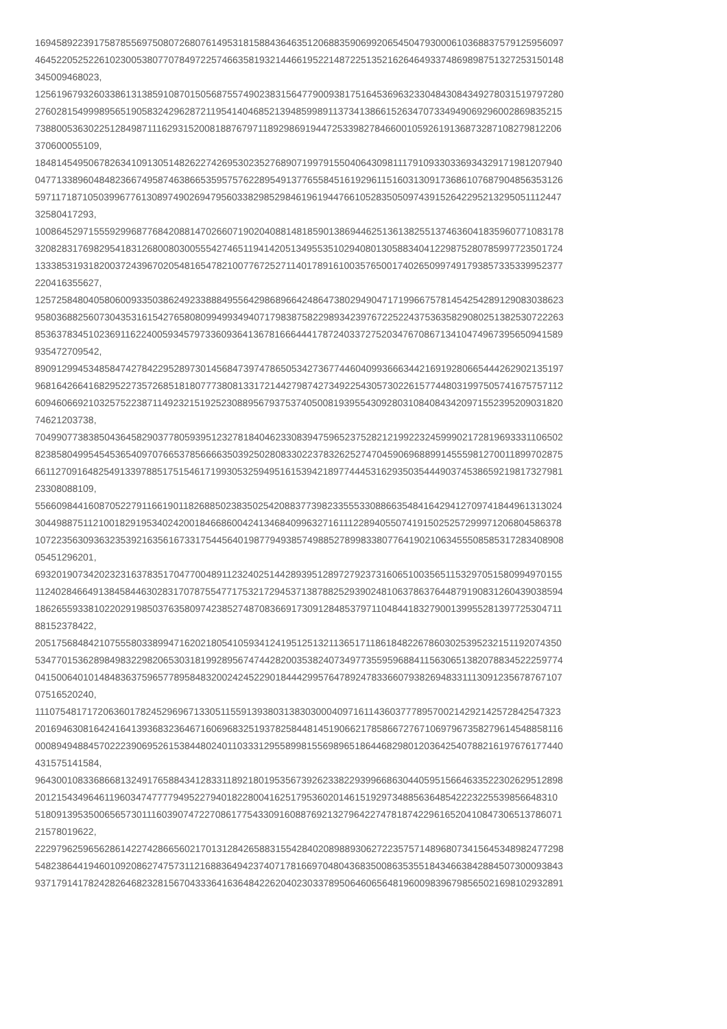1694589223917587855697508072680761495318158843646351206883590699206545047930006103688375791259560​97
4645220525226102300538077078497225746635819321446619522148722513521626464933748698987513272531501​48
345009468023,
12561967932603386131385910870150568755749023831564779009381751645369632330484308434927803151979728​0
27602815499989565190583242962872119541404685213948599891137341386615263470733494906929600286983521​5
73880053630225128498711162931520081887679711892986919447253398278466001059261913687328710827981220​6
370600055109,
18481454950678263410913051482622742695302352768907199791550406430981117910933033693432917198120794​0
04771338960484823667495874638665359575762289549137765584516192961151603130917368610768790485635312​6
59711718710503996776130897490269479560338298529846196194476610528350509743915264229521329505111244​7
32580417293,
10086452971555929968776842088147026607190204088148185901386944625136138255137463604183596077108317​8
32082831769829541831268008030055542746511941420513495535102940801305883404122987528078599772350172​4
13338531931820037243967020548165478210077672527114017891610035765001740265099749179385733533995237​7
220416355627,
12572584804058060093350386249233888495564298689664248647380294904717199667578145425428912908303862​3
95803688256073043531615427658080994993494071798387582298934239767225224375363582908025138253072226​3
85363783451023691162240059345797336093641367816664441787240337275203476708671341047496739565094158​9
935472709542,
89091299453485847427842295289730145684739747865053427367744604099366634421691928066544426290213519​7
96816426641682952273572685181807773808133172144279874273492254305730226157744803199750574167575711​2
60946066921032575223871149232151925230889567937537405008193955430928031084084342097155239520903182​0
74621203738,
70499077383850436458290377805939512327818404623308394759652375282121992232459990217281969333110650​2
82385804995454536540970766537856666350392502808330223783262527470459069688991455598127001189970287​5
66112709164825491339788517515461719930532594951615394218977444531629350354449037453865921981732798​1
23308088109,
55660984416087052279116619011826885023835025420883773982335553308866354841642941270974184496131302​4
30449887511210018291953402420018466860042413468409963271611122894055074191502525729997120680458637​8
10722356309363235392163561673317544564019877949385749885278998338077641902106345550858531728340890​8
05451296201,
69320190734202323163783517047700489112324025144289395128972792373160651003565115329705158099497015​5
11240284664913845844630283170787554771753217294537138788252939024810637863764487919083126043903859​4
18626559338102202919850376358097423852748708366917309128485379711048441832790013995528139772530471​1
88152378422,
20517568484210755580338994716202180541059341241951251321136517118618482267860302539523215119207435​0
53477015362898498322982065303181992895674744282003538240734977355959688411563065138207883452225977​4
04150064010148483637596577895848320024245229018444299576478924783366079382694833111309123567876710​7
07516520240,
11107548171720636017824529696713305115591393803138303000409716114360377789570021429214257284254732​3
20169463081642416413936832364671606968325193782584481451906621785866727671069796735827961454885811​6
00089494884570222390695261538448024011033312955899815569896518644682980120364254078821619767617744​0
431575141584,
96430010833686681324917658843412833118921801953567392623382293996686304405951566463352230262951289​8
20121543496461196034747777949522794018228004162517953602014615192973488563648542223225539856648310
51809139535006565730111603907472270861775433091608876921327964227478187422961652041084730651378607​1
21578019622,
22297962596562861422742866560217013128426588315542840208988930627223575714896807341564534898247729​8
54823864419460109208627475731121688364942374071781669704804368350086353551843466384288450730009384​3
93717914178242826468232815670433364163648422620402303378950646065648196009839679856502169810293289​1